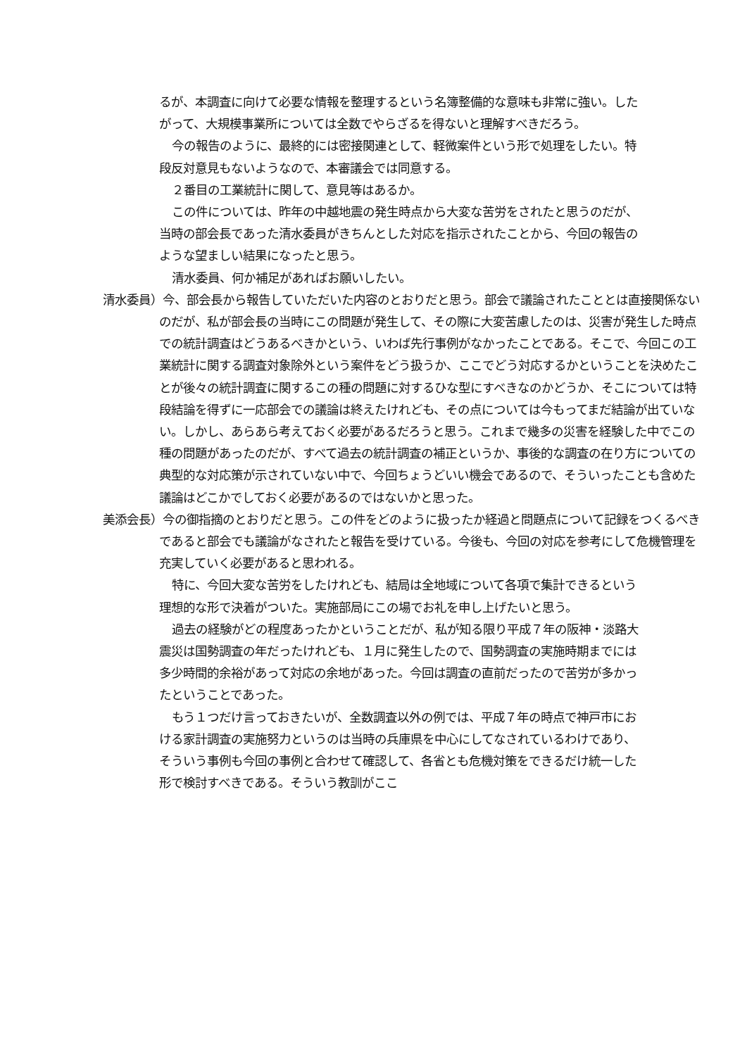るが、本調査に向けて必要な情報を整理するという名簿整備的な意味も非常に強い。したがって、大規模事業所については全数でやらざるを得ないと理解すべきだろう。
今の報告のように、最終的には密接関連として、軽微案件という形で処理をしたい。特段反対意見もないようなので、本審議会では同意する。
２番目の工業統計に関して、意見等はあるか。
この件については、昨年の中越地震の発生時点から大変な苦労をされたと思うのだが、当時の部会長であった清水委員がきちんとした対応を指示されたことから、今回の報告のような望ましい結果になったと思う。
清水委員、何か補足があればお願いしたい。
清水委員）今、部会長から報告していただいた内容のとおりだと思う。部会で議論されたこととは直接関係ないのだが、私が部会長の当時にこの問題が発生して、その際に大変苦慮したのは、災害が発生した時点での統計調査はどうあるべきかという、いわば先行事例がなかったことである。そこで、今回この工業統計に関する調査対象除外という案件をどう扱うか、ここでどう対応するかということを決めたことが後々の統計調査に関するこの種の問題に対するひな型にすべきなのかどうか、そこについては特段結論を得ずに一応部会での議論は終えたけれども、その点については今もってまだ結論が出ていない。しかし、あらあら考えておく必要があるだろうと思う。これまで幾多の災害を経験した中でこの種の問題があったのだが、すべて過去の統計調査の補正というか、事後的な調査の在り方についての典型的な対応策が示されていない中で、今回ちょうどいい機会であるので、そういったことも含めた議論はどこかでしておく必要があるのではないかと思った。
美添会長）今の御指摘のとおりだと思う。この件をどのように扱ったか経過と問題点について記録をつくるべきであると部会でも議論がなされたと報告を受けている。今後も、今回の対応を参考にして危機管理を充実していく必要があると思われる。
特に、今回大変な苦労をしたけれども、結局は全地域について各項で集計できるという理想的な形で決着がついた。実施部局にこの場でお礼を申し上げたいと思う。
過去の経験がどの程度あったかということだが、私が知る限り平成７年の阪神・淡路大震災は国勢調査の年だったけれども、１月に発生したので、国勢調査の実施時期までには多少時間的余裕があって対応の余地があった。今回は調査の直前だったので苦労が多かったということであった。
もう１つだけ言っておきたいが、全数調査以外の例では、平成７年の時点で神戸市における家計調査の実施努力というのは当時の兵庫県を中心にしてなされているわけであり、そういう事例も今回の事例と合わせて確認して、各省とも危機対策をできるだけ統一した形で検討すべきである。そういう教訓がここ